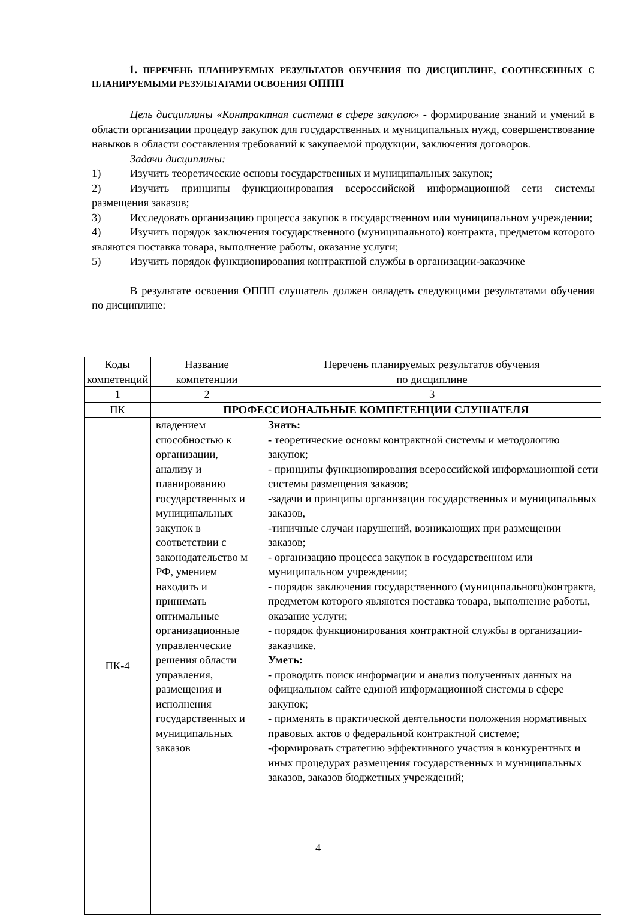1. ПЕРЕЧЕНЬ ПЛАНИРУЕМЫХ РЕЗУЛЬТАТОВ ОБУЧЕНИЯ ПО ДИСЦИПЛИНЕ, СООТНЕСЕННЫХ С ПЛАНИРУЕМЫМИ РЕЗУЛЬТАТАМИ ОСВОЕНИЯ ОППП
Цель дисциплины «Контрактная система в сфере закупок» - формирование знаний и умений в области организации процедур закупок для государственных и муниципальных нужд, совершенствование навыков в области составления требований к закупаемой продукции, заключения договоров.
Задачи дисциплины:
1) Изучить теоретические основы государственных и муниципальных закупок;
2) Изучить принципы функционирования всероссийской информационной сети системы размещения заказов;
3) Исследовать организацию процесса закупок в государственном или муниципальном учреждении;
4) Изучить порядок заключения государственного (муниципального) контракта, предметом которого являются поставка товара, выполнение работы, оказание услуги;
5) Изучить порядок функционирования контрактной службы в организации-заказчике
В результате освоения ОППП слушатель должен овладеть следующими результатами обучения по дисциплине:
| Коды компетенций | Название компетенции | Перечень планируемых результатов обучения по дисциплине |
| --- | --- | --- |
| 1 | 2 | 3 |
| ПК | ПРОФЕССИОНАЛЬНЫЕ КОМПЕТЕНЦИИ СЛУШАТЕЛЯ | |
| ПК-4 | владением способностью к организации, анализу и планированию государственных и муниципальных закупок в соответствии с законодательство м РФ, умением находить и принимать оптимальные организационные управленческие решения области управления, размещения и исполнения государственных и муниципальных заказов | Знать: - теоретические основы контрактной системы и методологию закупок; - принципы функционирования всероссийской информационной сети системы размещения заказов; -задачи и принципы организации государственных и муниципальных заказов, -типичные случаи нарушений, возникающих при размещении заказов; - организацию процесса закупок в государственном или муниципальном учреждении; - порядок заключения государственного (муниципального)контракта, предметом которого являются поставка товара, выполнение работы, оказание услуги; - порядок функционирования контрактной службы в организации-заказчике. Уметь: - проводить поиск информации и анализ полученных данных на официальном сайте единой информационной системы в сфере закупок; - применять в практической деятельности положения нормативных правовых актов о федеральной контрактной системе; -формировать стратегию эффективного участия в конкурентных и иных процедурах размещения государственных и муниципальных заказов, заказов бюджетных учреждений; |
4